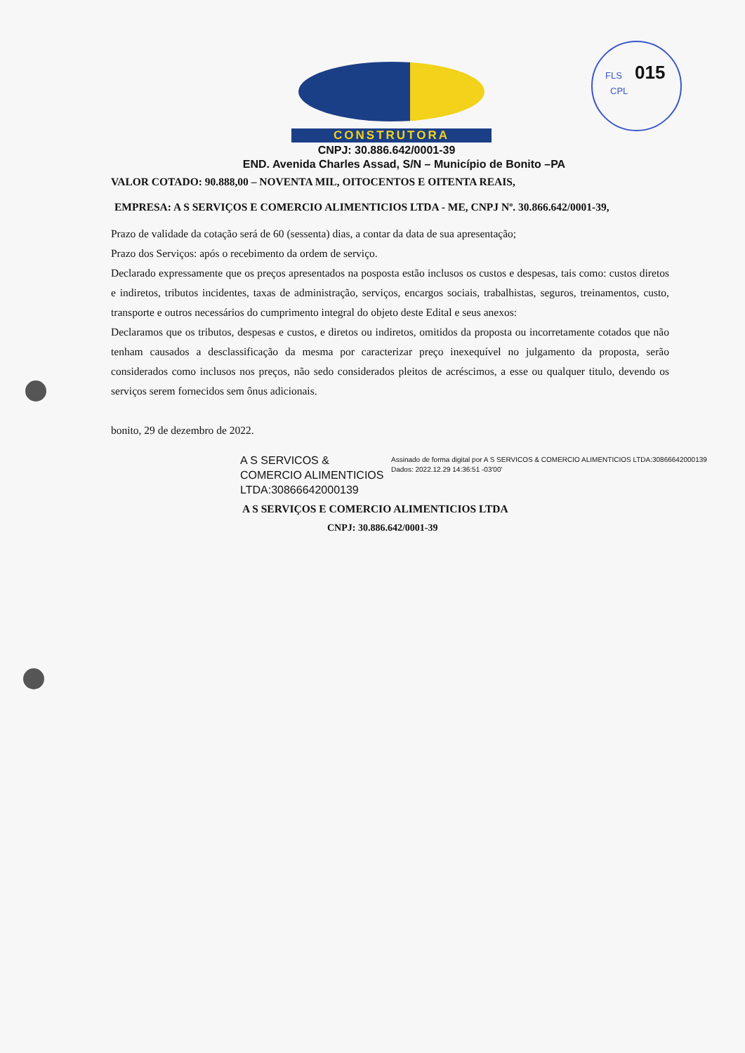FLS 015
CPL
CONSTRUTORA
CNPJ: 30.886.642/0001-39
END. Avenida Charles Assad, S/N – Município de Bonito –PA
VALOR COTADO: 90.888,00 – NOVENTA MIL, OITOCENTOS E OITENTA REAIS,
EMPRESA: A S SERVIÇOS E COMERCIO ALIMENTICIOS LTDA - ME, CNPJ Nº. 30.866.642/0001-39,
Prazo de validade da cotação será de 60 (sessenta) dias, a contar da data de sua apresentação;
Prazo dos Serviços: após o recebimento da ordem de serviço.
Declarado expressamente que os preços apresentados na posposta estão inclusos os custos e despesas, tais como: custos diretos e indiretos, tributos incidentes, taxas de administração, serviços, encargos sociais, trabalhistas, seguros, treinamentos, custo, transporte e outros necessários do cumprimento integral do objeto deste Edital e seus anexos:
Declaramos que os tributos, despesas e custos, e diretos ou indiretos, omitidos da proposta ou incorretamente cotados que não tenham causados a desclassificação da mesma por caracterizar preço inexequível no julgamento da proposta, serão considerados como inclusos nos preços, não sedo considerados pleitos de acréscimos, a esse ou qualquer titulo, devendo os serviços serem fornecidos sem ônus adicionais.
bonito, 29 de dezembro de 2022.
A S SERVICOS & COMERCIO ALIMENTICIOS LTDA:30866642000139
Assinado de forma digital por A S SERVICOS & COMERCIO ALIMENTICIOS LTDA:30866642000139
Dados: 2022.12.29 14:36:51 -03'00'
A S SERVIÇOS E COMERCIO ALIMENTICIOS LTDA
CNPJ: 30.886.642/0001-39